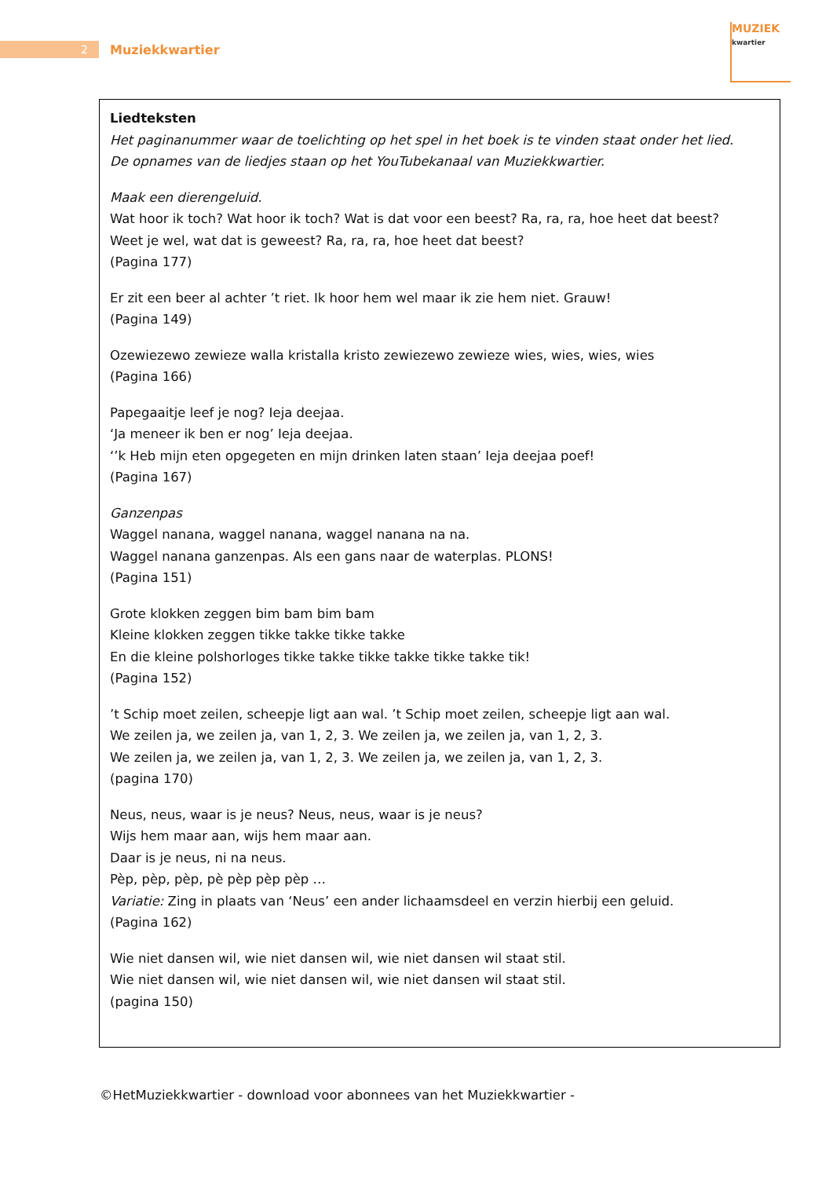2
Muziekkwartier
MUZIEK
kwartier
Liedteksten
Het paginanummer waar de toelichting op het spel in het boek is te vinden staat onder het lied.
De opnames van de liedjes staan op het YouTubekanaal van Muziekkwartier.
Maak een dierengeluid.
Wat hoor ik toch? Wat hoor ik toch? Wat is dat voor een beest? Ra, ra, ra, hoe heet dat beest?
Weet je wel, wat dat is geweest? Ra, ra, ra, hoe heet dat beest?
(Pagina 177)
Er zit een beer al achter ’t riet. Ik hoor hem wel maar ik zie hem niet. Grauw!
(Pagina 149)
Ozewiezewo zewieze walla kristalla kristo zewiezewo zewieze wies, wies, wies, wies
(Pagina 166)
Papegaaitje leef je nog? Ieja deejaa.
‘Ja meneer ik ben er nog’ Ieja deejaa.
‘’k Heb mijn eten opgegeten en mijn drinken laten staan’ Ieja deejaa poef!
(Pagina 167)
Ganzenpas
Waggel nanana, waggel nanana, waggel nanana na na.
Waggel nanana ganzenpas. Als een gans naar de waterplas. PLONS!
(Pagina 151)
Grote klokken zeggen bim bam bim bam
Kleine klokken zeggen tikke takke tikke takke
En die kleine polshorloges tikke takke tikke takke tikke takke tik!
(Pagina 152)
’t Schip moet zeilen, scheepje ligt aan wal. ’t Schip moet zeilen, scheepje ligt aan wal.
We zeilen ja, we zeilen ja, van 1, 2, 3. We zeilen ja, we zeilen ja, van 1, 2, 3.
We zeilen ja, we zeilen ja, van 1, 2, 3. We zeilen ja, we zeilen ja, van 1, 2, 3.
(pagina 170)
Neus, neus, waar is je neus? Neus, neus, waar is je neus?
Wijs hem maar aan, wijs hem maar aan.
Daar is je neus, ni na neus.
Pèp, pèp, pèp, pè pèp pèp pèp …
Variatie: Zing in plaats van ‘Neus’ een ander lichaamsdeel en verzin hierbij een geluid.
(Pagina 162)
Wie niet dansen wil, wie niet dansen wil, wie niet dansen wil staat stil.
Wie niet dansen wil, wie niet dansen wil, wie niet dansen wil staat stil.
(pagina 150)
©HetMuziekkwartier - download voor abonnees van het Muziekkwartier -